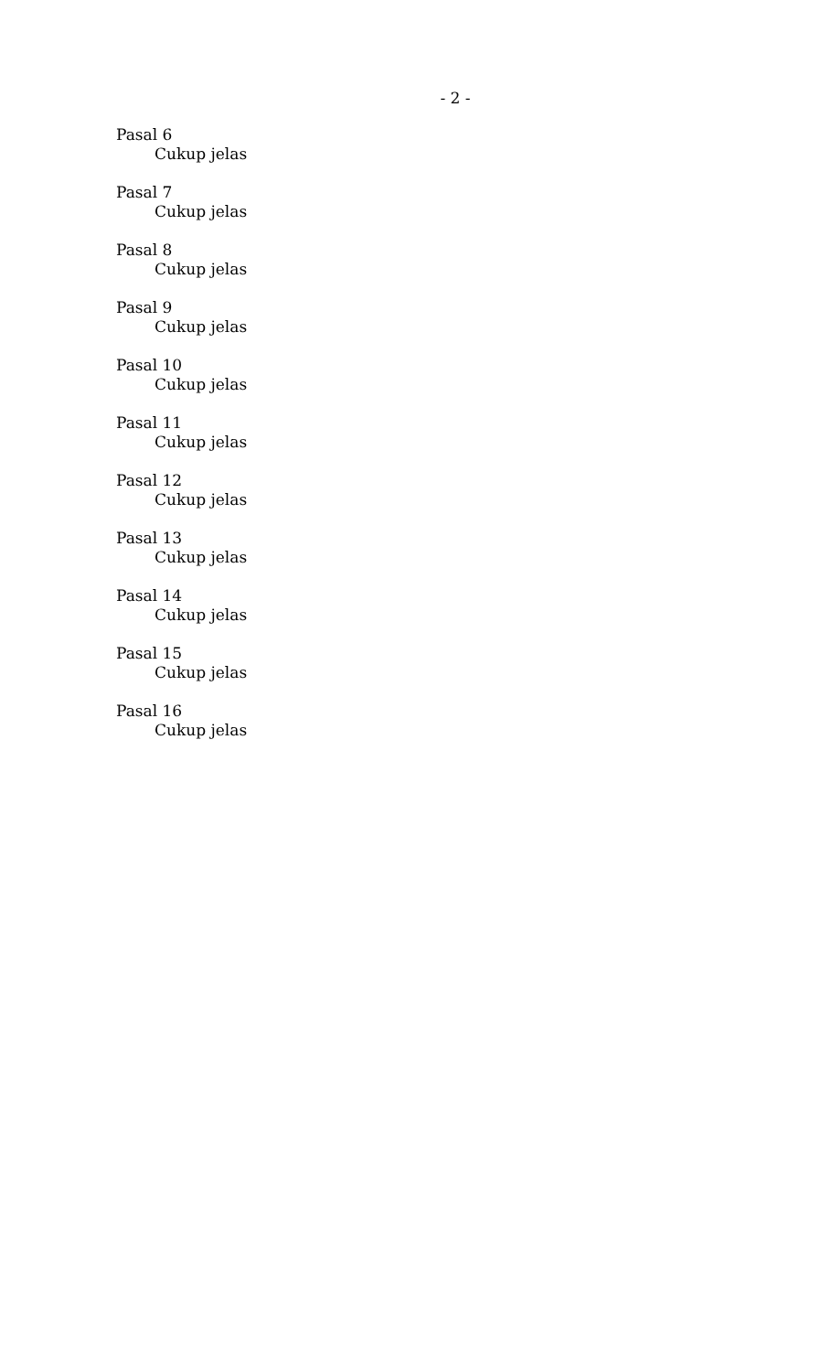- 2 -
Pasal 6
Cukup jelas
Pasal 7
Cukup jelas
Pasal 8
Cukup jelas
Pasal 9
Cukup jelas
Pasal 10
Cukup jelas
Pasal 11
Cukup jelas
Pasal 12
Cukup jelas
Pasal 13
Cukup jelas
Pasal 14
Cukup jelas
Pasal 15
Cukup jelas
Pasal 16
Cukup jelas